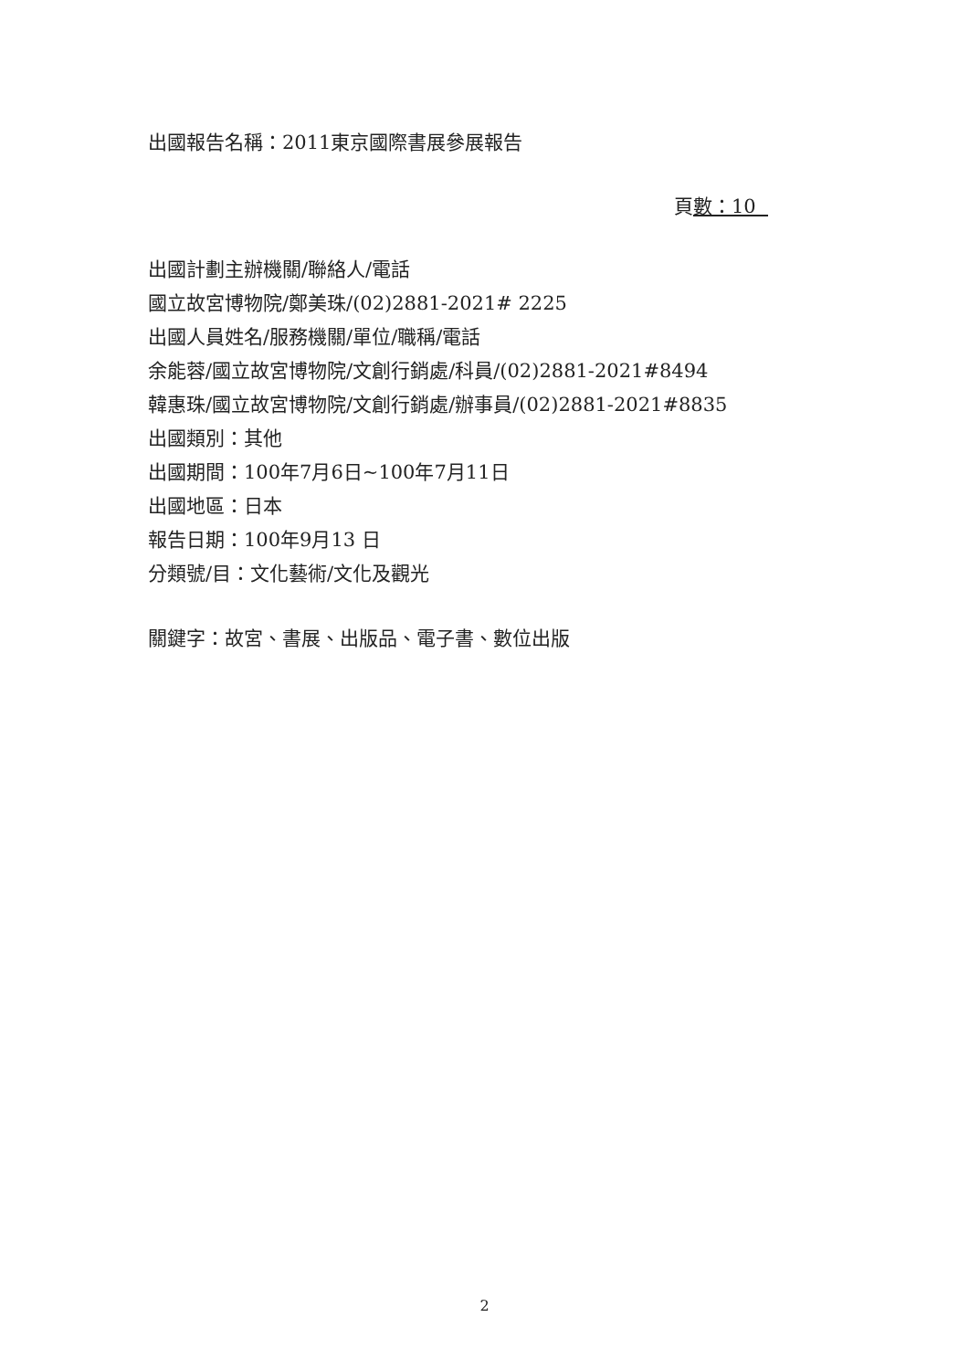出國報告名稱：2011東京國際書展參展報告
頁數：10
出國計劃主辦機關/聯絡人/電話
國立故宮博物院/鄭美珠/(02)2881-2021# 2225
出國人員姓名/服務機關/單位/職稱/電話
余能蓉/國立故宮博物院/文創行銷處/科員/(02)2881-2021#8494
韓惠珠/國立故宮博物院/文創行銷處/辦事員/(02)2881-2021#8835
出國類別：其他
出國期間：100年7月6日~100年7月11日
出國地區：日本
報告日期：100年9月13 日
分類號/目：文化藝術/文化及觀光
關鍵字：故宮、書展、出版品、電子書、數位出版
2